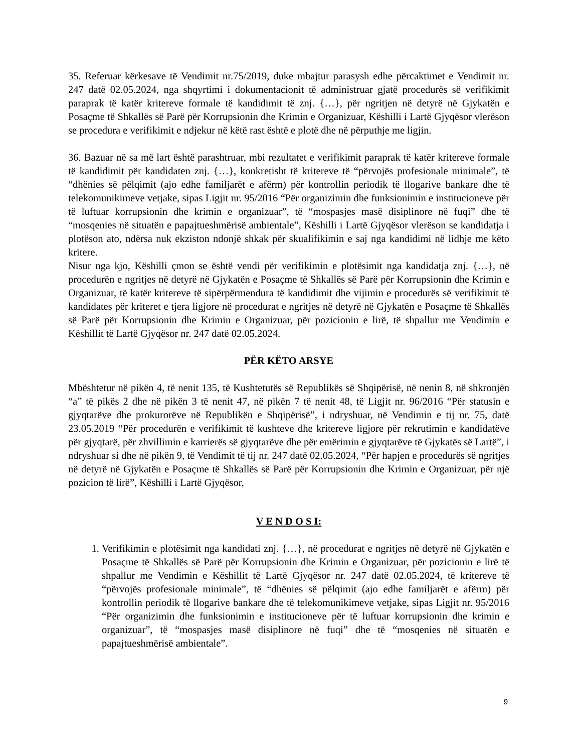35. Referuar kërkesave të Vendimit nr.75/2019, duke mbajtur parasysh edhe përcaktimet e Vendimit nr. 247 datë 02.05.2024, nga shqyrtimi i dokumentacionit të administruar gjatë procedurës së verifikimit paraprak të katër kritereve formale të kandidimit të znj. {…}, për ngritjen në detyrë në Gjykatën e Posaçme të Shkallës së Parë për Korrupsionin dhe Krimin e Organizuar, Këshilli i Lartë Gjyqësor vlerëson se procedura e verifikimit e ndjekur në këtë rast është e plotë dhe në përputhje me ligjin.
36. Bazuar në sa më lart është parashtruar, mbi rezultatet e verifikimit paraprak të katër kritereve formale të kandidimit për kandidaten znj. {…}, konkretisht të kritereve të “përvojës profesionale minimale”, të “dhënies së pëlqimit (ajo edhe familjarët e afërm) për kontrollin periodik të llogarive bankare dhe të telekomunikimeve vetjake, sipas Ligjit nr. 95/2016 “Për organizimin dhe funksionimin e institucioneve për të luftuar korrupsionin dhe krimin e organizuar”, të “mospasjes masë disiplinore në fuqi” dhe të “mosqenies në situatën e papajtueshmërisë ambientale”, Këshilli i Lartë Gjyqësor vlerëson se kandidatja i plotëson ato, ndërsa nuk ekziston ndonjë shkak për skualifikimin e saj nga kandidimi në lidhje me këto kritere.
Nisur nga kjo, Këshilli çmon se është vendi për verifikimin e plotësimit nga kandidatja znj. {…}, në procedurën e ngritjes në detyrë në Gjykatën e Posaçme të Shkallës së Parë për Korrupsionin dhe Krimin e Organizuar, të katër kritereve të sipërpërmendura të kandidimit dhe vijimin e procedurës së verifikimit të kandidates për kriteret e tjera ligjore në procedurat e ngritjes në detyrë në Gjykatën e Posaçme të Shkallës së Parë për Korrupsionin dhe Krimin e Organizuar, për pozicionin e lirë, të shpallur me Vendimin e Këshillit të Lartë Gjyqësor nr. 247 datë 02.05.2024.
PËR KËTO ARSYE
Mbështetur në pikën 4, të nenit 135, të Kushtetutës së Republikës së Shqipërisë, në nenin 8, në shkronjën “a” të pikës 2 dhe në pikën 3 të nenit 47, në pikën 7 të nenit 48, të Ligjit nr. 96/2016 “Për statusin e gjyqtarëve dhe prokurorëve në Republikën e Shqipërisë”, i ndryshuar, në Vendimin e tij nr. 75, datë 23.05.2019 “Për procedurën e verifikimit të kushteve dhe kritereve ligjore për rekrutimin e kandidatëve për gjyqtarë, për zhvillimin e karrierës së gjyqtarëve dhe për emërimin e gjyqtarëve të Gjykatës së Lartë”, i ndryshuar si dhe në pikën 9, të Vendimit të tij nr. 247 datë 02.05.2024, “Për hapjen e procedurës së ngritjes në detyrë në Gjykatën e Posaçme të Shkallës së Parë për Korrupsionin dhe Krimin e Organizuar, për një pozicion të lirë”, Këshilli i Lartë Gjyqësor,
V E N D O S I:
1. Verifikimin e plotësimit nga kandidati znj. {…}, në procedurat e ngritjes në detyrë në Gjykatën e Posaçme të Shkallës së Parë për Korrupsionin dhe Krimin e Organizuar, për pozicionin e lirë të shpallur me Vendimin e Këshillit të Lartë Gjyqësor nr. 247 datë 02.05.2024, të kritereve të “përvojës profesionale minimale”, të “dhënies së pëlqimit (ajo edhe familjarët e afërm) për kontrollin periodik të llogarive bankare dhe të telekomunikimeve vetjake, sipas Ligjit nr. 95/2016 “Për organizimin dhe funksionimin e institucioneve për të luftuar korrupsionin dhe krimin e organizuar”, të “mospasjes masë disiplinore në fuqi” dhe të “mosqenies në situatën e papajtueshmërisë ambientale”.
9